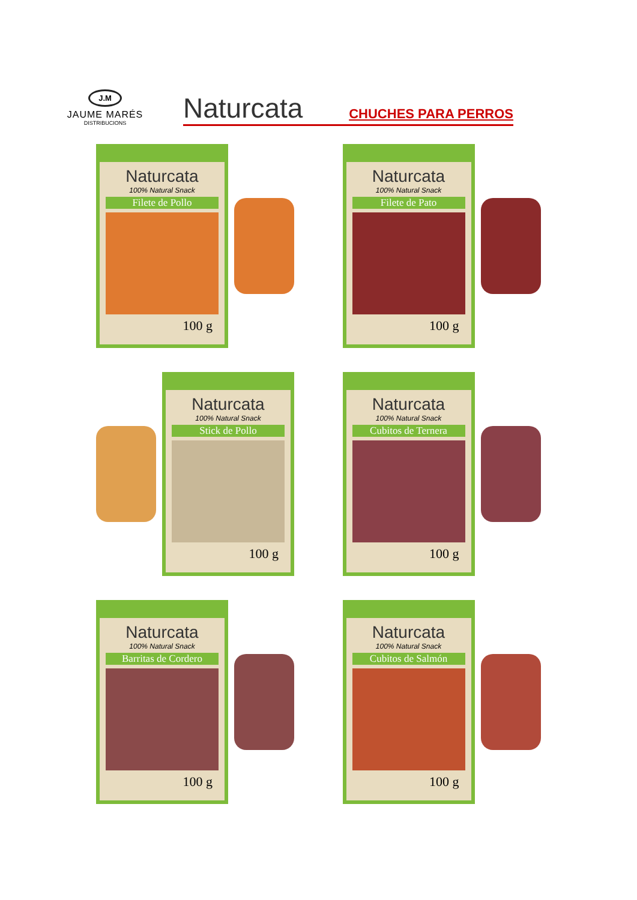J.M
JAUME MARÉS
DISTRIBUCIONS
Naturcata CHUCHES PARA PERROS
Naturcata
100% Natural Snack
Filete de Pollo
100 g
Naturcata
100% Natural Snack
Filete de Pato
100 g
Naturcata
100% Natural Snack
Stick de Pollo
100 g
Naturcata
100% Natural Snack
Cubitos de Ternera
100 g
Naturcata
100% Natural Snack
Barritas de Cordero
100 g
Naturcata
100% Natural Snack
Cubitos de Salmón
100 g